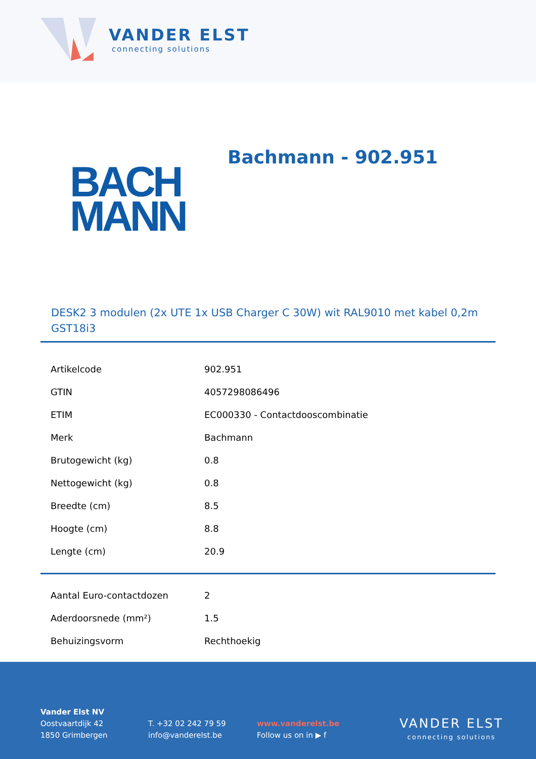VANDER ELST
connecting solutions
BACH
MANN
Bachmann - 902.951
DESK2 3 modulen (2x UTE 1x USB Charger C 30W) wit RAL9010 met kabel 0,2m GST18i3
| Artikelcode | 902.951 |
| GTIN | 4057298086496 |
| ETIM | EC000330 - Contactdooscombinatie |
| Merk | Bachmann |
| Brutogewicht (kg) | 0.8 |
| Nettogewicht (kg) | 0.8 |
| Breedte (cm) | 8.5 |
| Hoogte (cm) | 8.8 |
| Lengte (cm) | 20.9 |
| Aantal Euro-contactdozen | 2 |
| Aderdoorsnede (mm²) | 1.5 |
| Behuizingsvorm | Rechthoekig |
Vander Elst NV
Oostvaartdijk 42
1850 Grimbergen
T. +32 02 242 79 59
info@vanderelst.be
www.vanderelst.be
Follow us on in ▶ f
VANDER ELST
connecting solutions